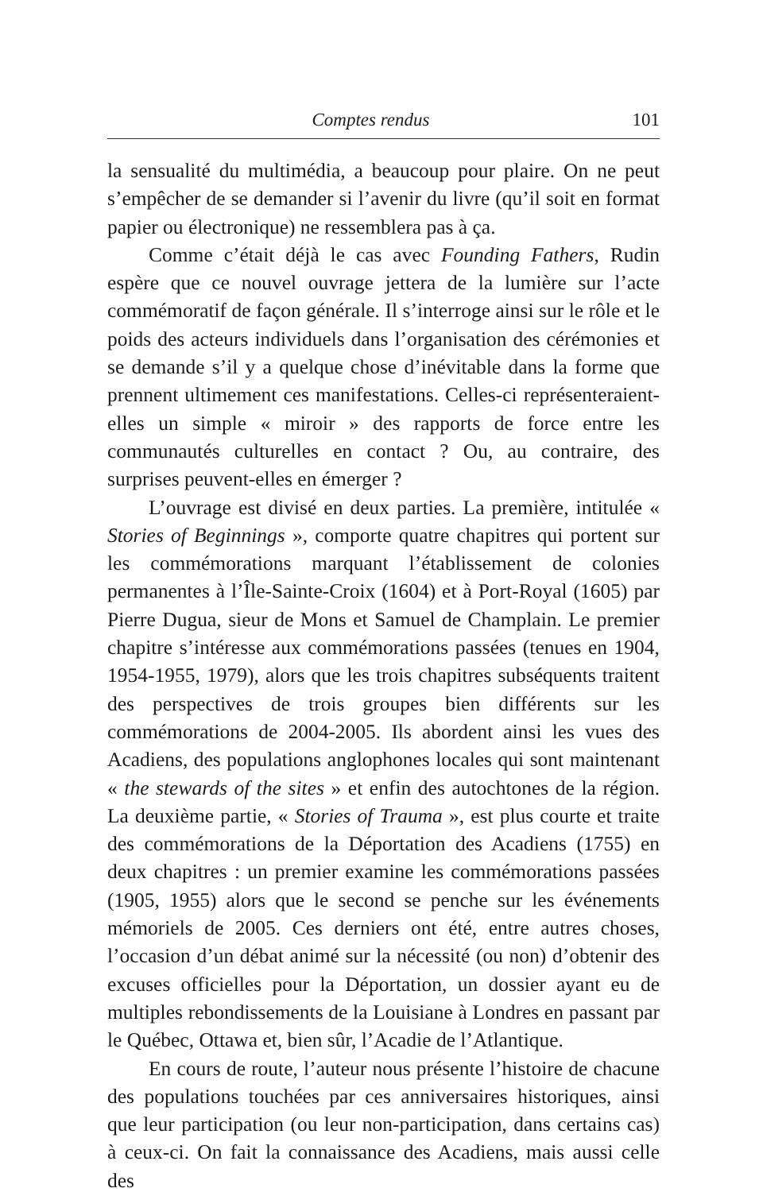Comptes rendus 101
la sensualité du multimédia, a beaucoup pour plaire. On ne peut s’empêcher de se demander si l’avenir du livre (qu’il soit en format papier ou électronique) ne ressemblera pas à ça.
Comme c’était déjà le cas avec Founding Fathers, Rudin espère que ce nouvel ouvrage jettera de la lumière sur l’acte commémoratif de façon générale. Il s’interroge ainsi sur le rôle et le poids des acteurs individuels dans l’organisation des cérémonies et se demande s’il y a quelque chose d’inévitable dans la forme que prennent ultimement ces manifestations. Celles-ci représenteraient-elles un simple « miroir » des rapports de force entre les communautés culturelles en contact ? Ou, au contraire, des surprises peuvent-elles en émerger ?
L’ouvrage est divisé en deux parties. La première, intitulée « Stories of Beginnings », comporte quatre chapitres qui portent sur les commémorations marquant l’établissement de colonies permanentes à l’Île-Sainte-Croix (1604) et à Port-Royal (1605) par Pierre Dugua, sieur de Mons et Samuel de Champlain. Le premier chapitre s’intéresse aux commémorations passées (tenues en 1904, 1954-1955, 1979), alors que les trois chapitres subséquents traitent des perspectives de trois groupes bien différents sur les commémorations de 2004-2005. Ils abordent ainsi les vues des Acadiens, des populations anglophones locales qui sont maintenant « the stewards of the sites » et enfin des autochtones de la région. La deuxième partie, « Stories of Trauma », est plus courte et traite des commémorations de la Déportation des Acadiens (1755) en deux chapitres : un premier examine les commémorations passées (1905, 1955) alors que le second se penche sur les événements mémoriels de 2005. Ces derniers ont été, entre autres choses, l’occasion d’un débat animé sur la nécessité (ou non) d’obtenir des excuses officielles pour la Déportation, un dossier ayant eu de multiples rebondissements de la Louisiane à Londres en passant par le Québec, Ottawa et, bien sûr, l’Acadie de l’Atlantique.
En cours de route, l’auteur nous présente l’histoire de chacune des populations touchées par ces anniversaires historiques, ainsi que leur participation (ou leur non-participation, dans certains cas) à ceux-ci. On fait la connaissance des Acadiens, mais aussi celle des